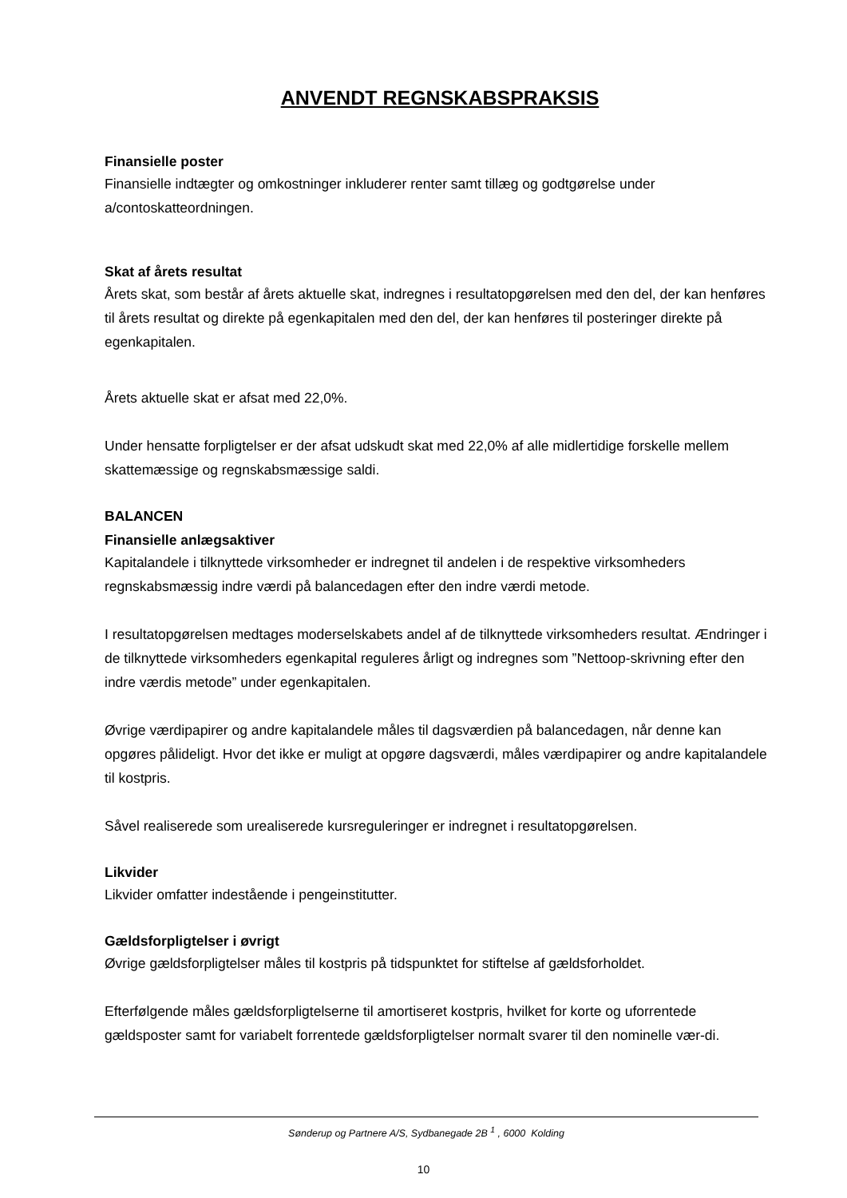ANVENDT REGNSKABSPRAKSIS
Finansielle poster
Finansielle indtægter og omkostninger inkluderer renter samt tillæg og godtgørelse under a/contoskatteordningen.
Skat af årets resultat
Årets skat, som består af årets aktuelle skat, indregnes i resultatopgørelsen med den del, der kan henføres til årets resultat og direkte på egenkapitalen med den del, der kan henføres til posteringer direkte på egenkapitalen.
Årets aktuelle skat er afsat med 22,0%.
Under hensatte forpligtelser er der afsat udskudt skat med 22,0% af alle midlertidige forskelle mellem skattemæssige og regnskabsmæssige saldi.
BALANCEN
Finansielle anlægsaktiver
Kapitalandele i tilknyttede virksomheder er indregnet til andelen i de respektive virksomheders regnskabsmæssig indre værdi på balancedagen efter den indre værdi metode.
I resultatopgørelsen medtages moderselskabets andel af de tilknyttede virksomheders resultat. Ændringer i de tilknyttede virksomheders egenkapital reguleres årligt og indregnes som ”Nettoop-skrivning efter den indre værdis metode” under egenkapitalen.
Øvrige værdipapirer og andre kapitalandele måles til dagsværdien på balancedagen, når denne kan opgøres pålideligt. Hvor det ikke er muligt at opgøre dagsværdi, måles værdipapirer og andre kapitalandele til kostpris.
Såvel realiserede som urealiserede kursreguleringer er indregnet i resultatopgørelsen.
Likvider
Likvider omfatter indestående i pengeinstitutter.
Gældsforpligtelser i øvrigt
Øvrige gældsforpligtelser måles til kostpris på tidspunktet for stiftelse af gældsforholdet.
Efterfølgende måles gældsforpligtelserne til amortiseret kostpris, hvilket for korte og uforrentede gældsposter samt for variabelt forrentede gældsforpligtelser normalt svarer til den nominelle vær-di.
Sønderup og Partnere A/S, Sydbanegade 2B <sup>1</sup> , 6000 Kolding
10